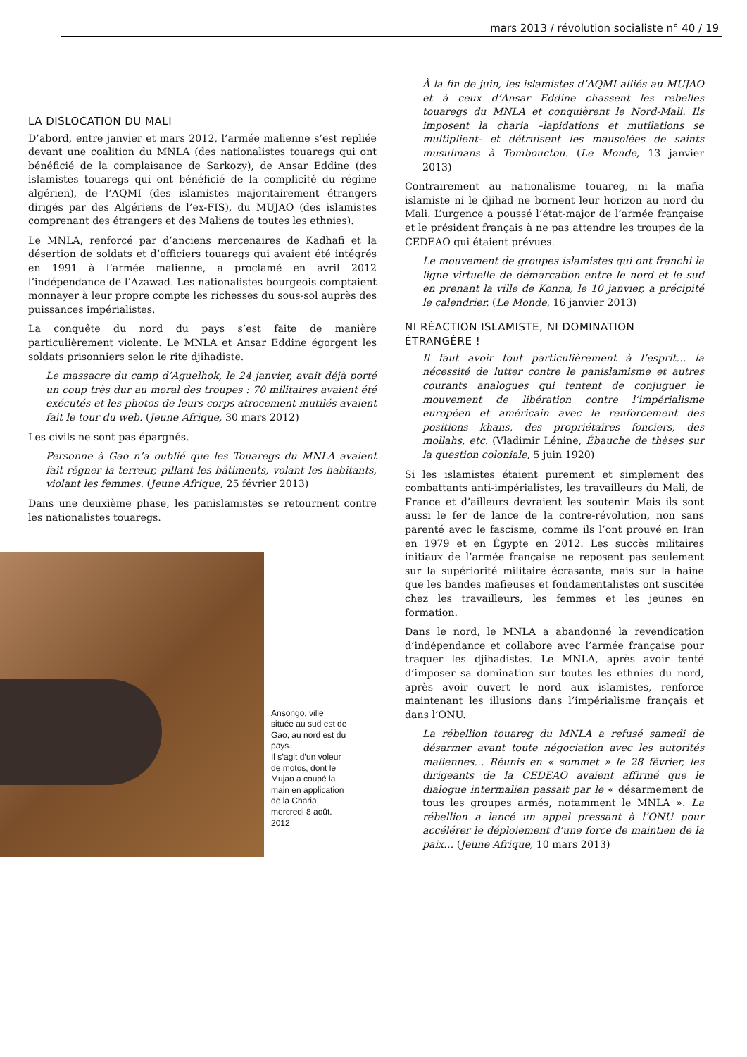mars 2013 / révolution socialiste n° 40 / 19
LA DISLOCATION DU MALI
D’abord, entre janvier et mars 2012, l’armée malienne s’est repliée devant une coalition du MNLA (des nationalistes touaregs qui ont bénéficié de la complaisance de Sarkozy), de Ansar Eddine (des islamistes touaregs qui ont bénéficié de la complicité du régime algérien), de l’AQMI (des islamistes majoritairement étrangers dirigés par des Algériens de l’ex-FIS), du MUJAO (des islamistes comprenant des étrangers et des Maliens de toutes les ethnies).
Le MNLA, renforcé par d’anciens mercenaires de Kadhafi et la désertion de soldats et d’officiers touaregs qui avaient été intégrés en 1991 à l’armée malienne, a proclamé en avril 2012 l’indépendance de l’Azawad. Les nationalistes bourgeois comptaient monnayer à leur propre compte les richesses du sous-sol auprès des puissances impérialistes.
La conquête du nord du pays s’est faite de manière particulièrement violente. Le MNLA et Ansar Eddine égorgent les soldats prisonniers selon le rite djihadiste.
Le massacre du camp d’Aguelhok, le 24 janvier, avait déjà porté un coup très dur au moral des troupes : 70 militaires avaient été exécutés et les photos de leurs corps atrocement mutilés avaient fait le tour du web. (Jeune Afrique, 30 mars 2012)
Les civils ne sont pas épargnés.
Personne à Gao n’a oublié que les Touaregs du MNLA avaient fait régner la terreur, pillant les bâtiments, volant les habitants, violant les femmes. (Jeune Afrique, 25 février 2013)
Dans une deuxième phase, les panislamistes se retournent contre les nationalistes touaregs.
Ansongo, ville située au sud est de Gao, au nord est du pays.
Il s’agit d’un voleur de motos, dont le Mujao a coupé la main en application de la Charia, mercredi 8 août. 2012
À la fin de juin, les islamistes d’AQMI alliés au MUJAO et à ceux d’Ansar Eddine chassent les rebelles touaregs du MNLA et conquièrent le Nord-Mali. Ils imposent la charia –lapidations et mutilations se multiplient- et détruisent les mausolées de saints musulmans à Tombouctou. (Le Monde, 13 janvier 2013)
Contrairement au nationalisme touareg, ni la mafia islamiste ni le djihad ne bornent leur horizon au nord du Mali. L’urgence a poussé l’état-major de l’armée française et le président français à ne pas attendre les troupes de la CEDEAO qui étaient prévues.
Le mouvement de groupes islamistes qui ont franchi la ligne virtuelle de démarcation entre le nord et le sud en prenant la ville de Konna, le 10 janvier, a précipité le calendrier. (Le Monde, 16 janvier 2013)
NI RÉACTION ISLAMISTE, NI DOMINATION ÉTRANGÈRE !
Il faut avoir tout particulièrement à l’esprit… la nécessité de lutter contre le panislamisme et autres courants analogues qui tentent de conjuguer le mouvement de libération contre l’impérialisme européen et américain avec le renforcement des positions khans, des propriétaires fonciers, des mollahs, etc. (Vladimir Lénine, Ébauche de thèses sur la question coloniale, 5 juin 1920)
Si les islamistes étaient purement et simplement des combattants anti-impérialistes, les travailleurs du Mali, de France et d’ailleurs devraient les soutenir. Mais ils sont aussi le fer de lance de la contre-révolution, non sans parenté avec le fascisme, comme ils l’ont prouvé en Iran en 1979 et en Égypte en 2012. Les succès militaires initiaux de l’armée française ne reposent pas seulement sur la supériorité militaire écrasante, mais sur la haine que les bandes mafieuses et fondamentalistes ont suscitée chez les travailleurs, les femmes et les jeunes en formation.
Dans le nord, le MNLA a abandonné la revendication d’indépendance et collabore avec l’armée française pour traquer les djihadistes. Le MNLA, après avoir tenté d’imposer sa domination sur toutes les ethnies du nord, après avoir ouvert le nord aux islamistes, renforce maintenant les illusions dans l’impérialisme français et dans l’ONU.
La rébellion touareg du MNLA a refusé samedi de désarmer avant toute négociation avec les autorités maliennes… Réunis en « sommet » le 28 février, les dirigeants de la CEDEAO avaient affirmé que le dialogue intermalien passait par le « désarmement de tous les groupes armés, notamment le MNLA ». La rébellion a lancé un appel pressant à l’ONU pour accélérer le déploiement d’une force de maintien de la paix… (Jeune Afrique, 10 mars 2013)